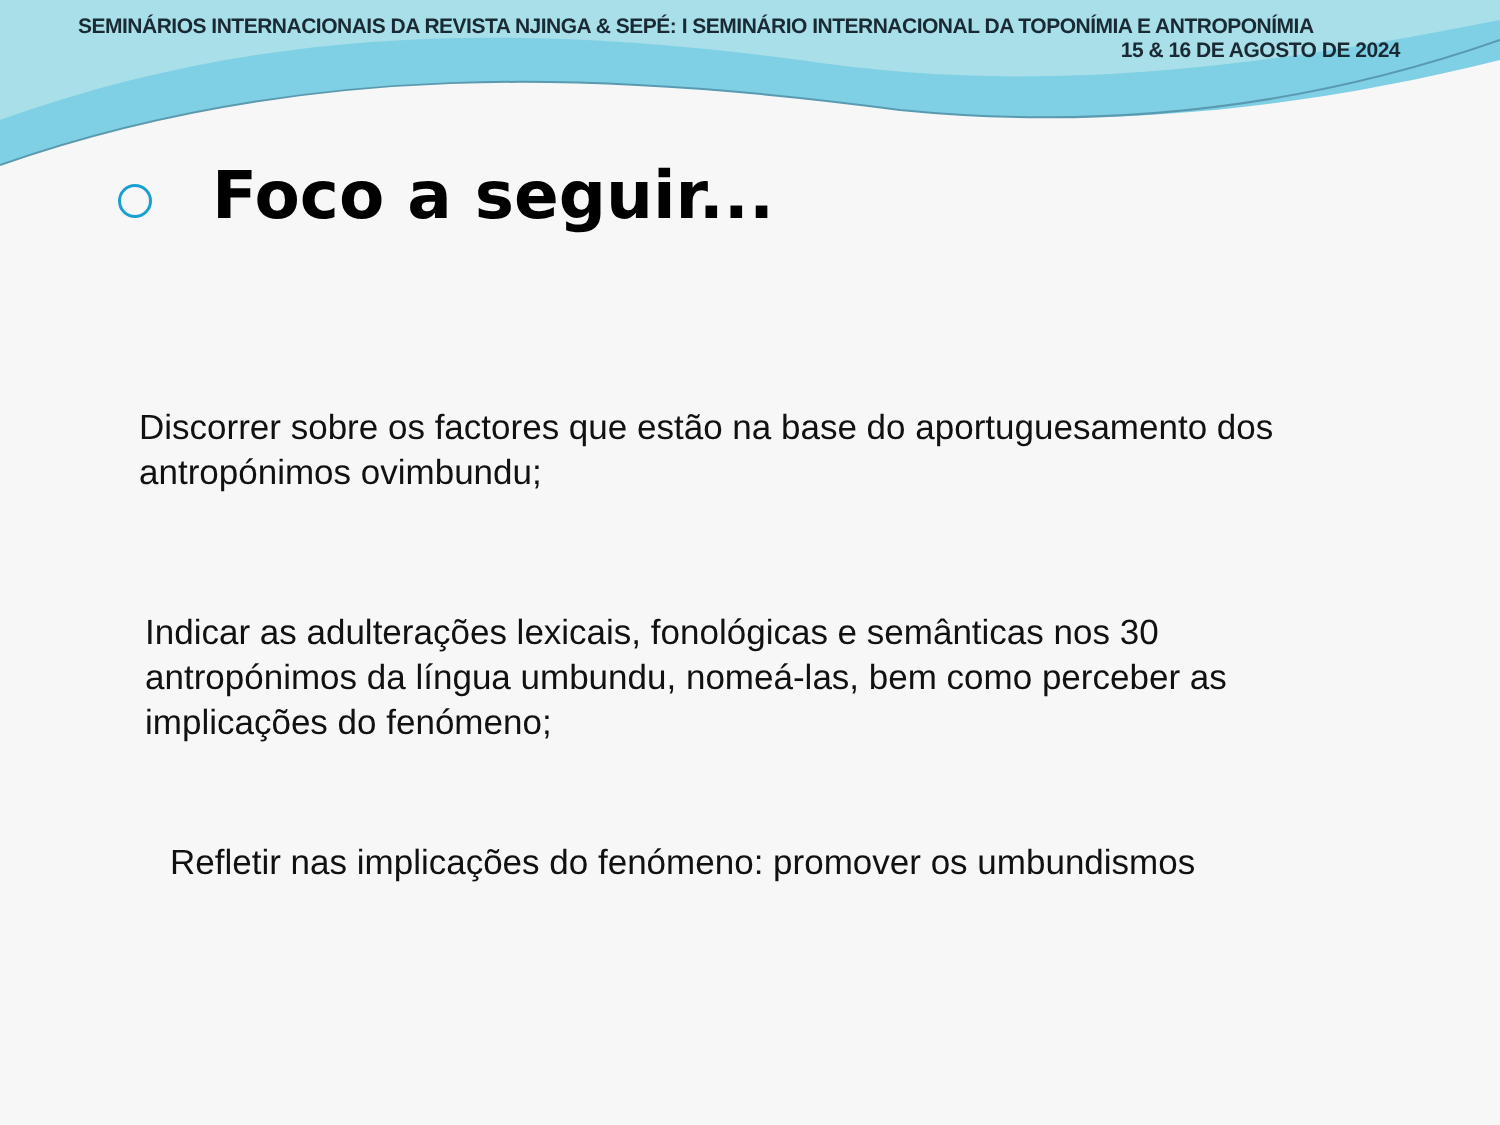SEMINÁRIOS INTERNACIONAIS DA REVISTA NJINGA & SEPÉ: I SEMINÁRIO INTERNACIONAL DA TOPONÍMIA E ANTROPONÍMIA
15 & 16 DE AGOSTO DE 2024
Foco a seguir...
Discorrer sobre os factores que estão na base do aportuguesamento dos antropónimos ovimbundu;
Indicar as adulterações lexicais, fonológicas e semânticas nos 30 antropónimos da língua umbundu, nomeá-las, bem como perceber as implicações do fenómeno;
Refletir nas implicações do fenómeno: promover os umbundismos